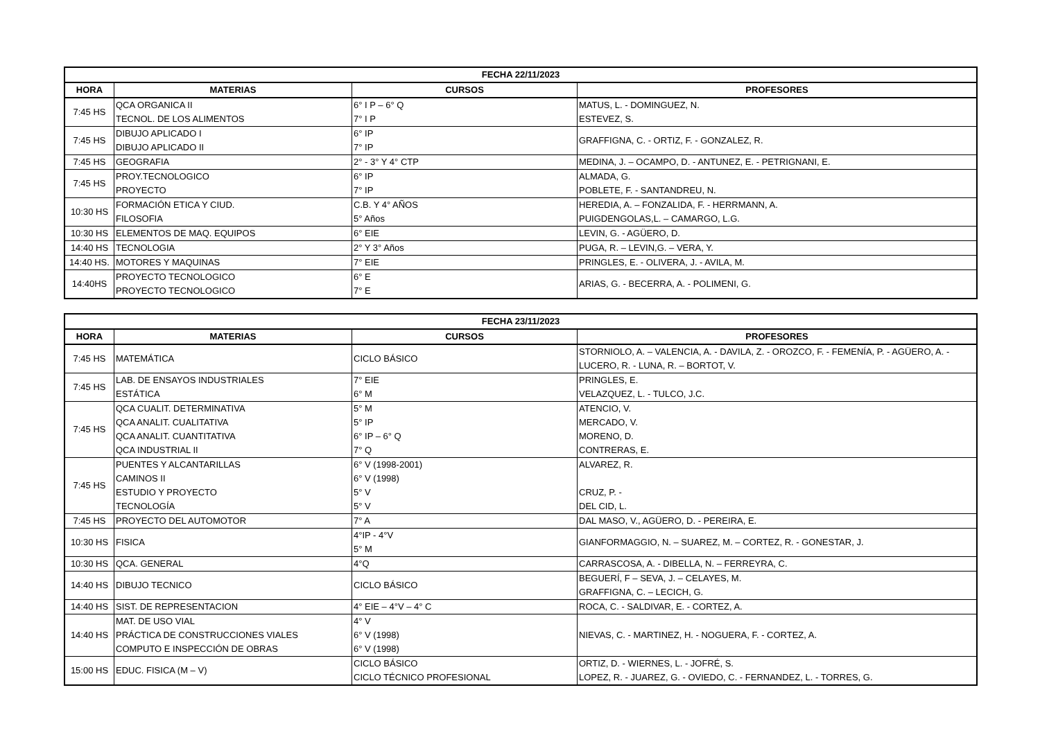| FECHA 22/11/2023 | | | |
| --- | --- | --- | --- |
| HORA | MATERIAS | CURSOS | PROFESORES |
| 7:45 HS | QCA ORGANICA II TECNOL. DE LOS ALIMENTOS | 6° I P – 6° Q 7° I P | MATUS, L. - DOMINGUEZ, N. ESTEVEZ, S. |
| 7:45 HS | DIBUJO APLICADO I DIBUJO APLICADO II | 6° IP 7° IP | GRAFFIGNA, C. - ORTIZ, F. - GONZALEZ, R. |
| 7:45 HS | GEOGRAFIA | 2° - 3° Y 4° CTP | MEDINA, J. – OCAMPO, D. - ANTUNEZ, E. - PETRIGNANI, E. |
| 7:45 HS | PROY.TECNOLOGICO PROYECTO | 6° IP 7° IP | ALMADA, G. POBLETE, F. - SANTANDREU, N. |
| 10:30 HS | FORMACIÓN ETICA Y CIUD. FILOSOFIA | C.B. Y 4° AÑOS 5° Años | HEREDIA, A. – FONZALIDA, F. - HERRMANN, A. PUIGDENGOLAS,L. – CAMARGO, L.G. |
| 10:30 HS | ELEMENTOS DE MAQ. EQUIPOS | 6° EIE | LEVIN, G. - AGÜERO, D. |
| 14:40 HS | TECNOLOGIA | 2° Y 3° Años | PUGA, R. – LEVIN,G. – VERA, Y. |
| 14:40 HS. | MOTORES Y MAQUINAS | 7° EIE | PRINGLES, E. - OLIVERA, J. - AVILA, M. |
| 14:40HS | PROYECTO TECNOLOGICO PROYECTO TECNOLOGICO | 6° E 7° E | ARIAS, G. - BECERRA, A. - POLIMENI, G. |
| FECHA 23/11/2023 | | | |
| --- | --- | --- | --- |
| HORA | MATERIAS | CURSOS | PROFESORES |
| 7:45 HS | MATEMÁTICA | CICLO BÁSICO | STORNIOLO, A. – VALENCIA, A. - DAVILA, Z. - OROZCO, F. - FEMENÍA, P. - AGÜERO, A. - LUCERO, R. - LUNA, R. – BORTOT, V. |
| 7:45 HS | LAB. DE ENSAYOS INDUSTRIALES ESTÁTICA | 7° EIE 6° M | PRINGLES, E. VELAZQUEZ, L. - TULCO, J.C. |
| 7:45 HS | QCA CUALIT. DETERMINATIVA QCA ANALIT. CUALITATIVA QCA ANALIT. CUANTITATIVA QCA INDUSTRIAL II | 5° M 5° IP 6° IP – 6° Q 7° Q | ATENCIO, V. MERCADO, V. MORENO, D. CONTRERAS, E. |
| 7:45 HS | PUENTES Y ALCANTARILLAS CAMINOS II ESTUDIO Y PROYECTO TECNOLOGÍA | 6° V (1998-2001) 6° V (1998) 5° V 5° V | ALVAREZ, R. CRUZ, P. - DEL CID, L. |
| 7:45 HS | PROYECTO DEL AUTOMOTOR | 7° A | DAL MASO, V., AGÜERO, D. - PEREIRA, E. |
| 10:30 HS | FISICA | 4°IP - 4°V 5° M | GIANFORMAGGIO, N. – SUAREZ, M. – CORTEZ, R. - GONESTAR, J. |
| 10:30 HS | QCA. GENERAL | 4°Q | CARRASCOSA, A. - DIBELLA, N. – FERREYRA, C. |
| 14:40 HS | DIBUJO TECNICO | CICLO BÁSICO | BEGUERÍ, F – SEVA, J. – CELAYES, M. GRAFFIGNA, C. – LECICH, G. |
| 14:40 HS | SIST. DE REPRESENTACION | 4° EIE – 4°V – 4° C | ROCA, C. - SALDIVAR, E. - CORTEZ, A. |
| 14:40 HS | MAT. DE USO VIAL PRÁCTICA DE CONSTRUCCIONES VIALES COMPUTO E INSPECCIÓN DE OBRAS | 4° V 6° V (1998) 6° V (1998) | NIEVAS, C. - MARTINEZ, H. - NOGUERA, F. - CORTEZ, A. |
| 15:00 HS | EDUC. FISICA (M – V) | CICLO BÁSICO CICLO TÉCNICO PROFESIONAL | ORTIZ, D. - WIERNES, L. - JOFRÉ, S. LOPEZ, R. - JUAREZ, G. - OVIEDO, C. - FERNANDEZ, L. - TORRES, G. |